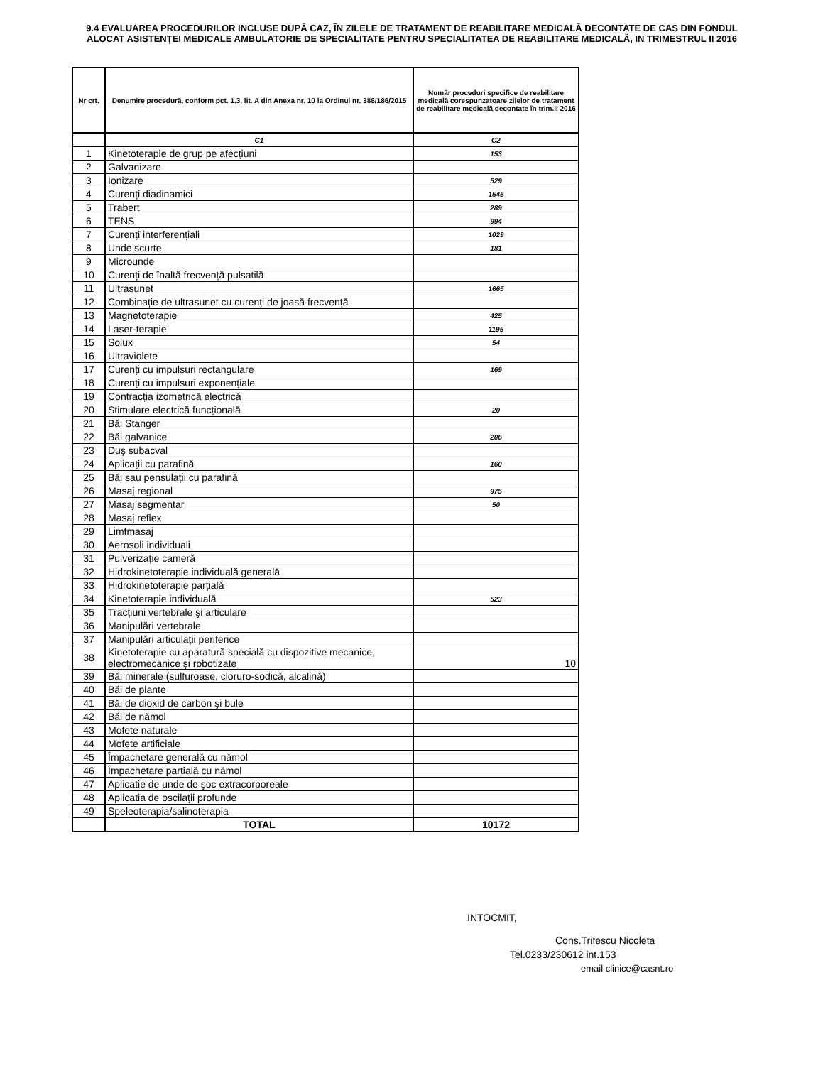9.4 EVALUAREA PROCEDURILOR INCLUSE DUPĂ CAZ, ÎN ZILELE DE TRATAMENT DE REABILITARE MEDICALĂ DECONTATE DE CAS DIN FONDUL ALOCAT ASISTENȚEI MEDICALE AMBULATORIE DE SPECIALITATE PENTRU SPECIALITATEA DE REABILITARE MEDICALĂ, IN TRIMESTRUL II 2016
| Nr crt. | Denumire procedură, conform pct. 1.3, lit. A din Anexa nr. 10 la Ordinul nr. 388/186/2015 | Număr proceduri specifice de reabilitare medicală corespunzatoare zilelor de tratament de reabilitare medicală decontate în trim.II 2016 |
| --- | --- | --- |
| | C1 | C2 |
| 1 | Kinetoterapie de grup pe afecțiuni | 153 |
| 2 | Galvanizare | |
| 3 | Ionizare | 529 |
| 4 | Curenți diadinamici | 1545 |
| 5 | Trabert | 289 |
| 6 | TENS | 994 |
| 7 | Curenți interferențiali | 1029 |
| 8 | Unde scurte | 181 |
| 9 | Microunde | |
| 10 | Curenți de înaltă frecvență pulsatilă | |
| 11 | Ultrasunet | 1665 |
| 12 | Combinație de ultrasunet cu curenți de joasă frecvență | |
| 13 | Magnetoterapie | 425 |
| 14 | Laser-terapie | 1195 |
| 15 | Solux | 54 |
| 16 | Ultraviolete | |
| 17 | Curenți cu impulsuri rectangulare | 169 |
| 18 | Curenți cu impulsuri exponențiale | |
| 19 | Contracția izometrică electrică | |
| 20 | Stimulare electrică funcțională | 20 |
| 21 | Băi Stanger | |
| 22 | Băi galvanice | 206 |
| 23 | Duş subacval | |
| 24 | Aplicații cu parafină | 160 |
| 25 | Băi sau pensulații cu parafină | |
| 26 | Masaj regional | 975 |
| 27 | Masaj segmentar | 50 |
| 28 | Masaj reflex | |
| 29 | Limfmasaj | |
| 30 | Aerosoli individuali | |
| 31 | Pulverizație cameră | |
| 32 | Hidrokinetoterapie individuală generală | |
| 33 | Hidrokinetoterapie parțială | |
| 34 | Kinetoterapie individuală | 523 |
| 35 | Tracțiuni vertebrale şi articulare | |
| 36 | Manipulări vertebrale | |
| 37 | Manipulări articulații periferice | |
| 38 | Kinetoterapie cu aparatură specială cu dispozitive mecanice, electromecanice şi robotizate | 10 |
| 39 | Băi minerale (sulfuroase, cloruro-sodică, alcalină) | |
| 40 | Băi de plante | |
| 41 | Băi de dioxid de carbon şi bule | |
| 42 | Băi de nămol | |
| 43 | Mofete naturale | |
| 44 | Mofete artificiale | |
| 45 | Împachetare generală cu nămol | |
| 46 | Împachetare parțială cu nămol | |
| 47 | Aplicatie de unde de şoc extracorporeale | |
| 48 | Aplicatia de oscilații profunde | |
| 49 | Speleoterapia/salinoterapia | |
| | TOTAL | 10172 |
INTOCMIT,
Cons.Trifescu Nicoleta
Tel.0233/230612 int.153
email clinice@casnt.ro